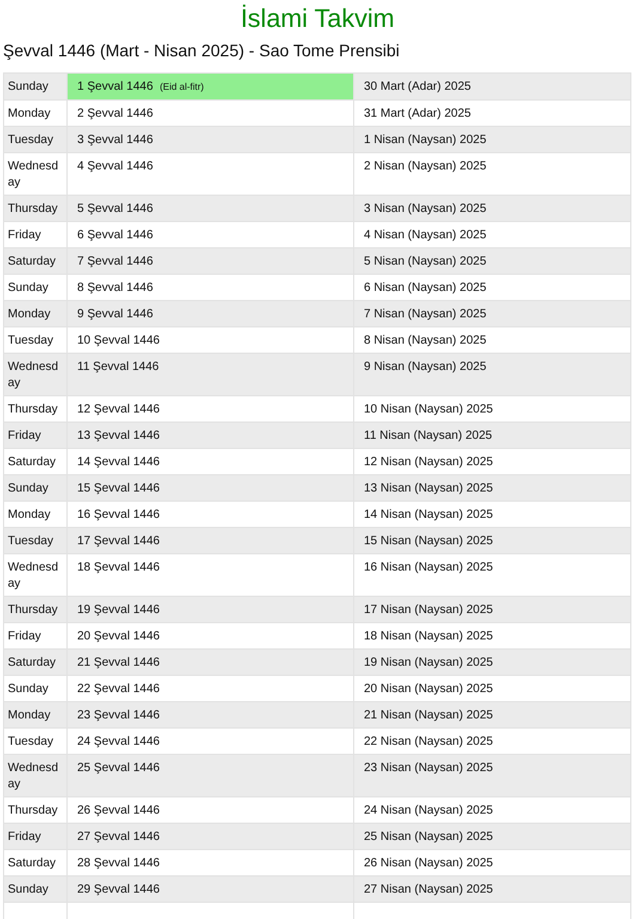İslami Takvim
Şevval 1446 (Mart - Nisan 2025) - Sao Tome Prensibi
| Sunday | 1 Şevval 1446 (Eid al-fitr) | 30 Mart (Adar) 2025 |
| Monday | 2 Şevval 1446 | 31 Mart (Adar) 2025 |
| Tuesday | 3 Şevval 1446 | 1 Nisan (Naysan) 2025 |
| Wednesd ay | 4 Şevval 1446 | 2 Nisan (Naysan) 2025 |
| Thursday | 5 Şevval 1446 | 3 Nisan (Naysan) 2025 |
| Friday | 6 Şevval 1446 | 4 Nisan (Naysan) 2025 |
| Saturday | 7 Şevval 1446 | 5 Nisan (Naysan) 2025 |
| Sunday | 8 Şevval 1446 | 6 Nisan (Naysan) 2025 |
| Monday | 9 Şevval 1446 | 7 Nisan (Naysan) 2025 |
| Tuesday | 10 Şevval 1446 | 8 Nisan (Naysan) 2025 |
| Wednesd ay | 11 Şevval 1446 | 9 Nisan (Naysan) 2025 |
| Thursday | 12 Şevval 1446 | 10 Nisan (Naysan) 2025 |
| Friday | 13 Şevval 1446 | 11 Nisan (Naysan) 2025 |
| Saturday | 14 Şevval 1446 | 12 Nisan (Naysan) 2025 |
| Sunday | 15 Şevval 1446 | 13 Nisan (Naysan) 2025 |
| Monday | 16 Şevval 1446 | 14 Nisan (Naysan) 2025 |
| Tuesday | 17 Şevval 1446 | 15 Nisan (Naysan) 2025 |
| Wednesd ay | 18 Şevval 1446 | 16 Nisan (Naysan) 2025 |
| Thursday | 19 Şevval 1446 | 17 Nisan (Naysan) 2025 |
| Friday | 20 Şevval 1446 | 18 Nisan (Naysan) 2025 |
| Saturday | 21 Şevval 1446 | 19 Nisan (Naysan) 2025 |
| Sunday | 22 Şevval 1446 | 20 Nisan (Naysan) 2025 |
| Monday | 23 Şevval 1446 | 21 Nisan (Naysan) 2025 |
| Tuesday | 24 Şevval 1446 | 22 Nisan (Naysan) 2025 |
| Wednesd ay | 25 Şevval 1446 | 23 Nisan (Naysan) 2025 |
| Thursday | 26 Şevval 1446 | 24 Nisan (Naysan) 2025 |
| Friday | 27 Şevval 1446 | 25 Nisan (Naysan) 2025 |
| Saturday | 28 Şevval 1446 | 26 Nisan (Naysan) 2025 |
| Sunday | 29 Şevval 1446 | 27 Nisan (Naysan) 2025 |